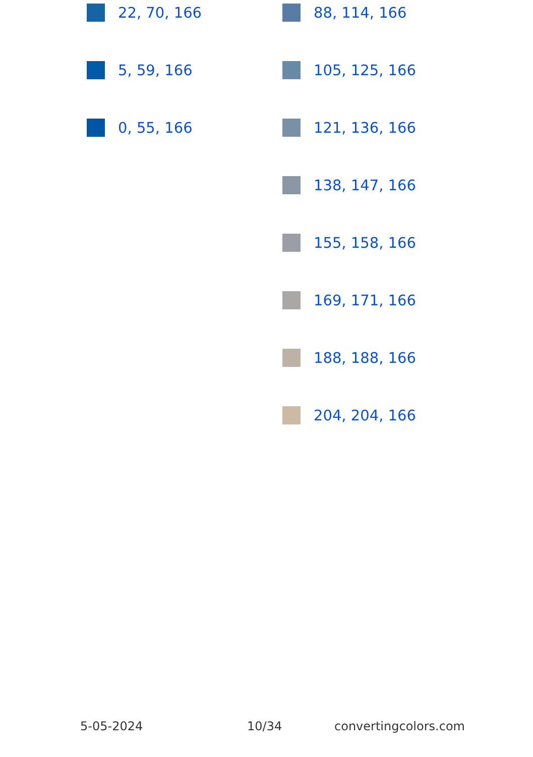22, 70, 166
5, 59, 166
0, 55, 166
88, 114, 166
105, 125, 166
121, 136, 166
138, 147, 166
155, 158, 166
169, 171, 166
188, 188, 166
204, 204, 166
5-05-2024 10/34 convertingcolors.com